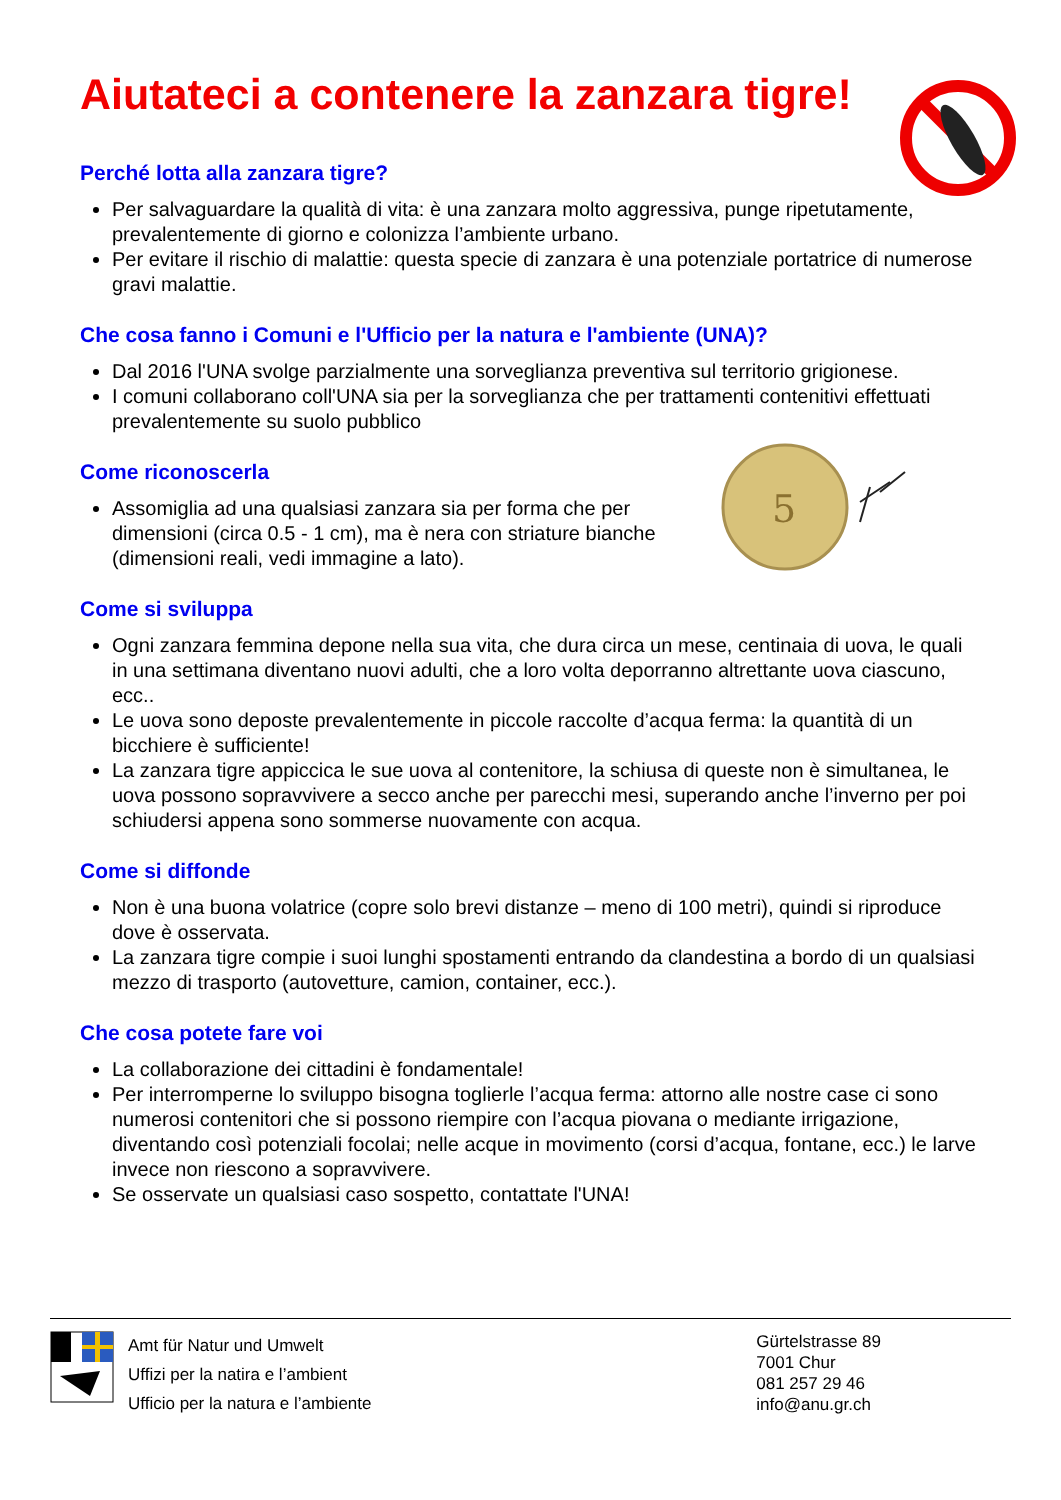Aiutateci a contenere la zanzara tigre!
Perché lotta alla zanzara tigre?
Per salvaguardare la qualità di vita: è una zanzara molto aggressiva, punge ripetutamente, prevalentemente di giorno e colonizza l’ambiente urbano.
Per evitare il rischio di malattie: questa specie di zanzara è una potenziale portatrice di numerose gravi malattie.
Che cosa fanno i Comuni e l'Ufficio per la natura e l'ambiente (UNA)?
Dal 2016 l'UNA svolge parzialmente una sorveglianza preventiva sul territorio grigionese.
I comuni collaborano coll'UNA sia per la sorveglianza che per trattamenti contenitivi effettuati prevalentemente su suolo pubblico
Come riconoscerla
Assomiglia ad una qualsiasi zanzara sia per forma che per dimensioni (circa 0.5 - 1 cm), ma è nera con striature bianche (dimensioni reali, vedi immagine a lato).
5
Come si sviluppa
Ogni zanzara femmina depone nella sua vita, che dura circa un mese, centinaia di uova, le quali in una settimana diventano nuovi adulti, che a loro volta deporranno altrettante uova ciascuno, ecc..
Le uova sono deposte prevalentemente in piccole raccolte d’acqua ferma: la quantità di un bicchiere è sufficiente!
La zanzara tigre appiccica le sue uova al contenitore, la schiusa di queste non è simultanea, le uova possono sopravvivere a secco anche per parecchi mesi, superando anche l’inverno per poi schiudersi appena sono sommerse nuovamente con acqua.
Come si diffonde
Non è una buona volatrice (copre solo brevi distanze – meno di 100 metri), quindi si riproduce dove è osservata.
La zanzara tigre compie i suoi lunghi spostamenti entrando da clandestina a bordo di un qualsiasi mezzo di trasporto (autovetture, camion, container, ecc.).
Che cosa potete fare voi
La collaborazione dei cittadini è fondamentale!
Per interromperne lo sviluppo bisogna toglierle l’acqua ferma: attorno alle nostre case ci sono numerosi contenitori che si possono riempire con l’acqua piovana o mediante irrigazione, diventando così potenziali focolai; nelle acque in movimento (corsi d’acqua, fontane, ecc.) le larve invece non riescono a sopravvivere.
Se osservate un qualsiasi caso sospetto, contattate l'UNA!
Amt für Natur und Umwelt
Uffizi per la natira e l’ambient
Ufficio per la natura e l’ambiente
Gürtelstrasse 89
7001 Chur
081 257 29 46
info@anu.gr.ch